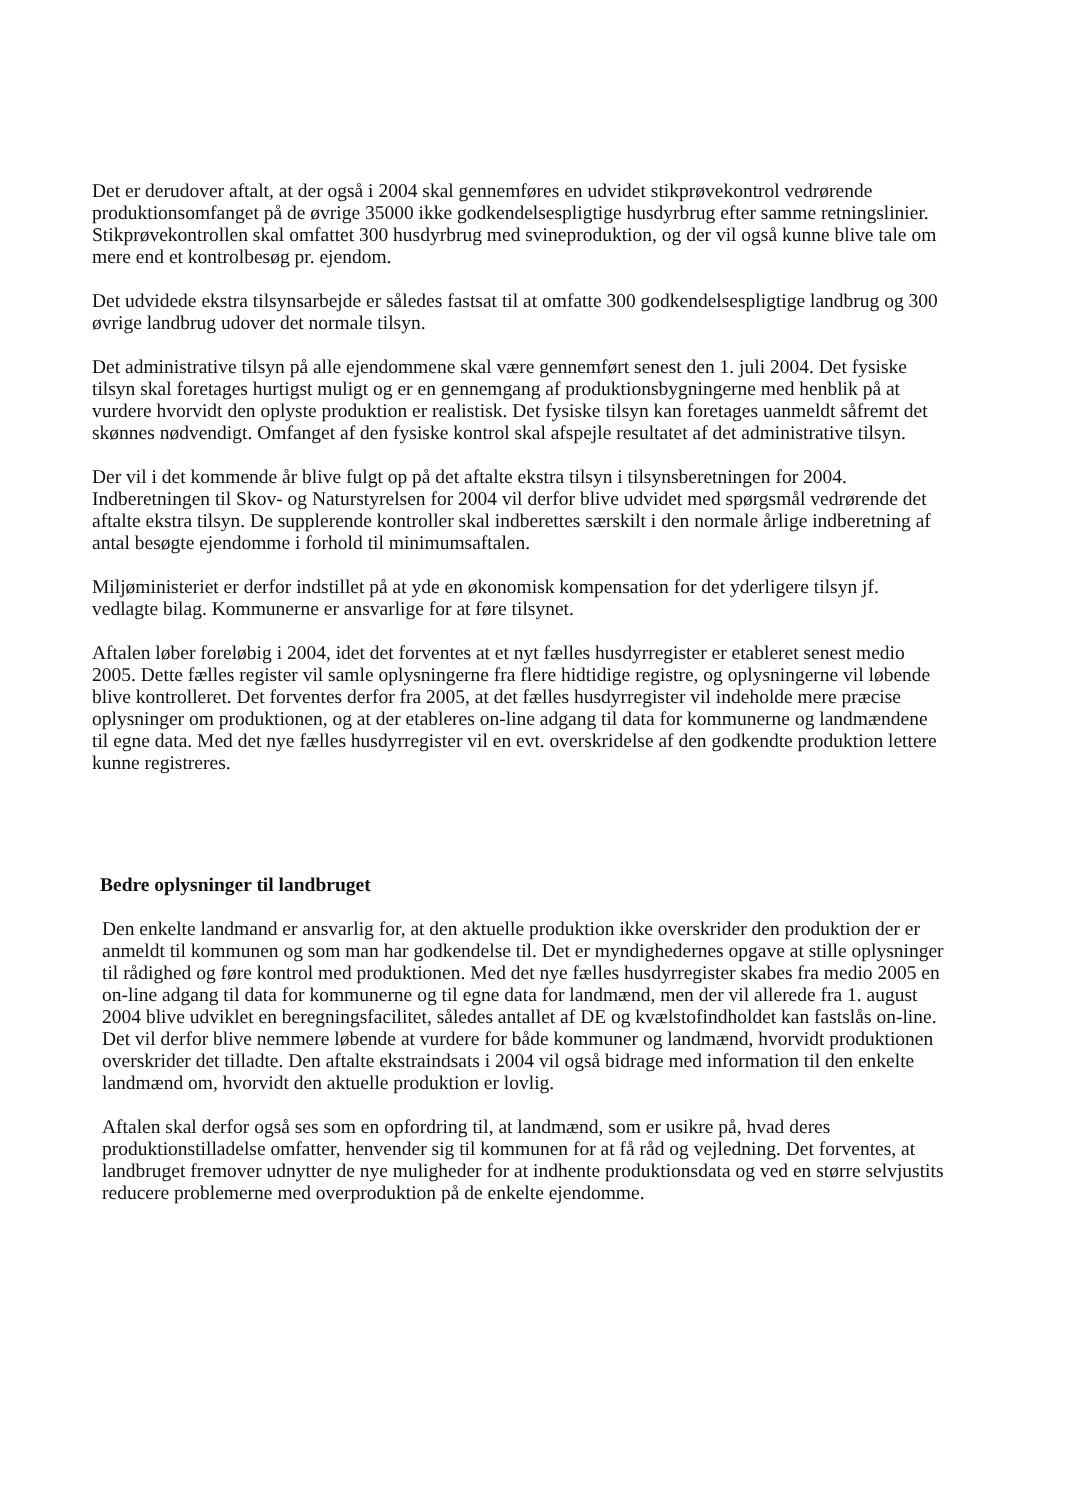Det er derudover aftalt, at der også i 2004 skal gennemføres en udvidet stikprøvekontrol vedrørende produktionsomfanget på de øvrige 35000 ikke godkendelsespligtige husdyrbrug efter samme retningslinier. Stikprøvekontrollen skal omfattet 300 husdyrbrug med svineproduktion, og der vil også kunne blive tale om mere end et kontrolbesøg pr. ejendom.
Det udvidede ekstra tilsynsarbejde er således fastsat til at omfatte 300 godkendelsespligtige landbrug og 300 øvrige landbrug udover det normale tilsyn.
Det administrative tilsyn på alle ejendommene skal være gennemført senest den 1. juli 2004. Det fysiske tilsyn skal foretages hurtigst muligt og er en gennemgang af produktionsbygningerne med henblik på at vurdere hvorvidt den oplyste produktion er realistisk. Det fysiske tilsyn kan foretages uanmeldt såfremt det skønnes nødvendigt. Omfanget af den fysiske kontrol skal afspejle resultatet af det administrative tilsyn.
Der vil i det kommende år blive fulgt op på det aftalte ekstra tilsyn i tilsynsberetningen for 2004. Indberetningen til Skov- og Naturstyrelsen for 2004 vil derfor blive udvidet med spørgsmål vedrørende det aftalte ekstra tilsyn. De supplerende kontroller skal indberettes særskilt i den normale årlige indberetning af antal besøgte ejendomme i forhold til minimumsaftalen.
Miljøministeriet er derfor indstillet på at yde en økonomisk kompensation for det yderligere tilsyn jf. vedlagte bilag. Kommunerne er ansvarlige for at føre tilsynet.
Aftalen løber foreløbig i 2004, idet det forventes at et nyt fælles husdyrregister er etableret senest medio 2005. Dette fælles register vil samle oplysningerne fra flere hidtidige registre, og oplysningerne vil løbende blive kontrolleret. Det forventes derfor fra 2005, at det fælles husdyrregister vil indeholde mere præcise oplysninger om produktionen, og at der etableres on-line adgang til data for kommunerne og landmændene til egne data. Med det nye fælles husdyrregister vil en evt. overskridelse af den godkendte produktion lettere kunne registreres.
Bedre oplysninger til landbruget
Den enkelte landmand er ansvarlig for, at den aktuelle produktion ikke overskrider den produktion der er anmeldt til kommunen og som man har godkendelse til. Det er myndighedernes opgave at stille oplysninger til rådighed og føre kontrol med produktionen. Med det nye fælles husdyrregister skabes fra medio 2005 en on-line adgang til data for kommunerne og til egne data for landmænd, men der vil allerede fra 1. august 2004 blive udviklet en beregningsfacilitet, således antallet af DE og kvælstofindholdet kan fastslås on-line. Det vil derfor blive nemmere løbende at vurdere for både kommuner og landmænd, hvorvidt produktionen overskrider det tilladte. Den aftalte ekstraindsats i 2004 vil også bidrage med information til den enkelte landmænd om, hvorvidt den aktuelle produktion er lovlig.
Aftalen skal derfor også ses som en opfordring til, at landmænd, som er usikre på, hvad deres produktionstilladelse omfatter, henvender sig til kommunen for at få råd og vejledning. Det forventes, at landbruget fremover udnytter de nye muligheder for at indhente produktionsdata og ved en større selvjustits reducere problemerne med overproduktion på de enkelte ejendomme.